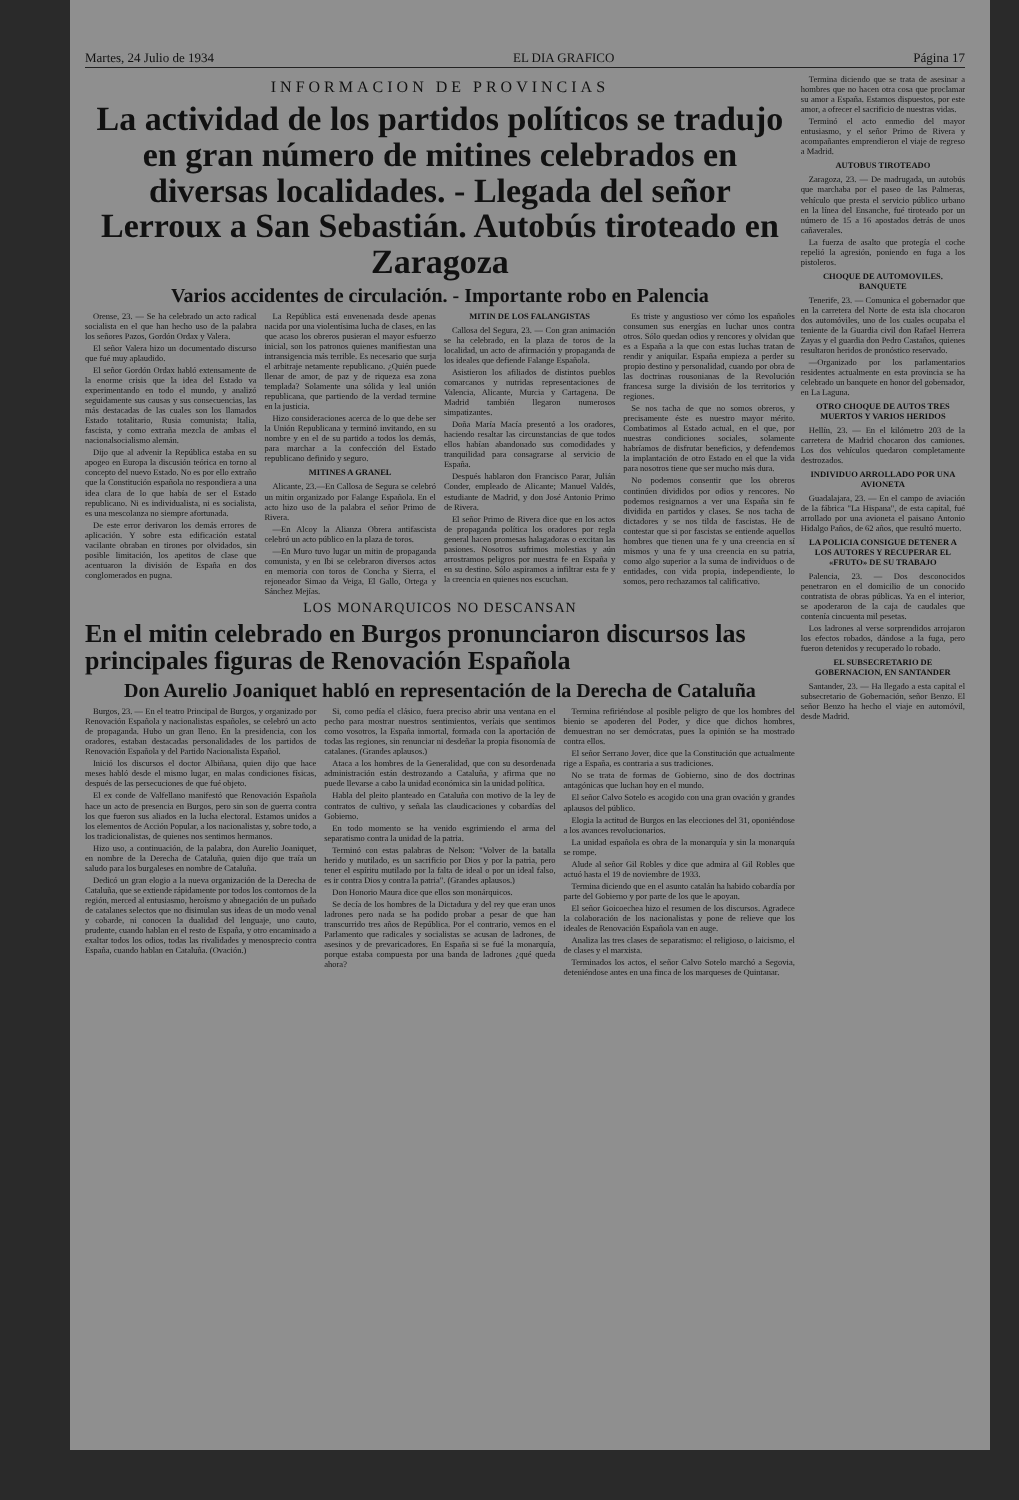Martes, 24 Julio de 1934 EL DIA GRAFICO Página 17
INFORMACION DE PROVINCIAS
La actividad de los partidos políticos se tradujo en gran número de mitines celebrados en diversas localidades. - Llegada del señor Lerroux a San Sebastián. Autobús tiroteado en Zaragoza
Varios accidentes de circulación. - Importante robo en Palencia
Orense, 23. — Se ha celebrado un acto radical socialista en el que han hecho uso de la palabra los señores Pazos, Gordón Ordax y Valera.
El señor Valera hizo un documentado discurso que fué muy aplaudido.
El señor Gordón Ordax habló extensamente de la enorme crisis que la idea del Estado va experimentando en todo el mundo, y analizó seguidamente sus causas y sus consecuencias, las más destacadas de las cuales son los llamados Estado totalitario, Rusia comunista; Italia, fascista, y como extraña mezcla de ambas el nacionalsocialismo alemán.
Dijo que al advenir la República estaba en su apogeo en Europa la discusión teórica en torno al concepto del nuevo Estado. No es por ello extraño que la Constitución española no respondiera a una idea clara de lo que había de ser el Estado republicano. Ni es individualista, ni es socialista, es una mescolanza no siempre afortunada.
De este error derivaron los demás errores de aplicación. Y sobre esta edificación estatal vacilante obraban en tirones por olvidados, sin posible limitación, los apetitos de clase que acentuaron la división de España en dos conglomerados en pugna.
La República está envenenada desde apenas nacida por una violentísima lucha de clases, en las que acaso los obreros pusieran el mayor esfuerzo inicial, son los patronos quienes manifiestan una intransigencia más terrible. Es necesario que surja el arbitraje netamente republicano. ¿Quién puede llenar de amor, de paz y de riqueza esa zona templada? Solamente una sólida y leal unión republicana, que partiendo de la verdad termine en la justicia.
Hizo consideraciones acerca de lo que debe ser la Unión Republicana y terminó invitando, en su nombre y en el de su partido a todos los demás, para marchar a la confección del Estado republicano definido y seguro.
MITINES A GRANEL
Alicante, 23.—En Callosa de Segura se celebró un mitin organizado por Falange Española. En el acto hizo uso de la palabra el señor Primo de Rivera.
—En Alcoy la Alianza Obrera antifascista celebró un acto público en la plaza de toros.
—En Muro tuvo lugar un mitin de propaganda comunista, y en Ibi se celebraron diversos actos en memoria con toros de Concha y Sierra, el rejoneador Simao da Veiga, El Gallo, Ortega y Sánchez Mejías.
MITIN DE LOS FALANGISTAS
Callosa del Segura, 23. — Con gran animación se ha celebrado, en la plaza de toros de la localidad, un acto de afirmación y propaganda de los ideales que defiende Falange Española.
Asistieron los afiliados de distintos pueblos comarcanos y nutridas representaciones de Valencia, Alicante, Murcia y Cartagena. De Madrid también llegaron numerosos simpatizantes.
Doña María Macía presentó a los oradores, haciendo resaltar las circunstancias de que todos ellos habían abandonado sus comodidades y tranquilidad para consagrarse al servicio de España.
Después hablaron don Francisco Parar, Julián Conder, empleado de Alicante; Manuel Valdés, estudiante de Madrid, y don José Antonio Primo de Rivera.
El señor Primo de Rivera dice que en los actos de propaganda política los oradores por regla general hacen promesas halagadoras o excitan las pasiones. Nosotros sufrimos molestias y aún arrostramos peligros por nuestra fe en España y en su destino. Sólo aspiramos a infiltrar esta fe y la creencia en quienes nos escuchan.
Es triste y angustioso ver cómo los españoles consumen sus energías en luchar unos contra otros. Sólo quedan odios y rencores y olvidan que es a España a la que con estas luchas tratan de rendir y aniquilar. España empieza a perder su propio destino y personalidad, cuando por obra de las doctrinas rousonianas de la Revolución francesa surge la división de los territorios y regiones.
Se nos tacha de que no somos obreros, y precisamente éste es nuestro mayor mérito. Combatimos al Estado actual, en el que, por nuestras condiciones sociales, solamente habríamos de disfrutar beneficios, y defendemos la implantación de otro Estado en el que la vida para nosotros tiene que ser mucho más dura.
No podemos consentir que los obreros continúen divididos por odios y rencores. No podemos resignarnos a ver una España sin fe dividida en partidos y clases. Se nos tacha de dictadores y se nos tilda de fascistas. He de contestar que si por fascistas se entiende aquellos hombres que tienen una fe y una creencia en sí mismos y una fe y una creencia en su patria, como algo superior a la suma de individuos o de entidades, con vida propia, independiente, lo somos, pero rechazamos tal calificativo.
LOS MONARQUICOS NO DESCANSAN
En el mitin celebrado en Burgos pronunciaron discursos las principales figuras de Renovación Española
Don Aurelio Joaniquet habló en representación de la Derecha de Cataluña
Burgos, 23. — En el teatro Principal de Burgos, y organizado por Renovación Española y nacionalistas españoles, se celebró un acto de propaganda. Hubo un gran lleno. En la presidencia, con los oradores, estaban destacadas personalidades de los partidos de Renovación Española y del Partido Nacionalista Español.
Inició los discursos el doctor Albiñana, quien dijo que hace meses habló desde el mismo lugar, en malas condiciones físicas, después de las persecuciones de que fué objeto.
El ex conde de Valfellano manifestó que Renovación Española hace un acto de presencia en Burgos, pero sin son de guerra contra los que fueron sus aliados en la lucha electoral. Estamos unidos a los elementos de Acción Popular, a los nacionalistas y, sobre todo, a los tradicionalistas, de quienes nos sentimos hermanos.
Hizo uso, a continuación, de la palabra, don Aurelio Joaniquet, en nombre de la Derecha de Cataluña, quien dijo que traía un saludo para los burgaleses en nombre de Cataluña.
Dedicó un gran elogio a la nueva organización de la Derecha de Cataluña, que se extiende rápidamente por todos los contornos de la región, merced al entusiasmo, heroísmo y abnegación de un puñado de catalanes selectos que no disimulan sus ideas de un modo venal y cobarde, ni conocen la dualidad del lenguaje, uno cauto, prudente, cuando hablan en el resto de España, y otro encaminado a exaltar todos los odios, todas las rivalidades y menosprecio contra España, cuando hablan en Cataluña. (Ovación.)
Si, como pedía el clásico, fuera preciso abrir una ventana en el pecho para mostrar nuestros sentimientos, veríais que sentimos como vosotros, la España inmortal, formada con la aportación de todas las regiones, sin renunciar ni desdeñar la propia fisonomía de catalanes. (Grandes aplausos.)
Ataca a los hombres de la Generalidad, que con su desordenada administración están destrozando a Cataluña, y afirma que no puede llevarse a cabo la unidad económica sin la unidad política.
Habla del pleito planteado en Cataluña con motivo de la ley de contratos de cultivo, y señala las claudicaciones y cobardías del Gobierno.
En todo momento se ha venido esgrimiendo el arma del separatismo contra la unidad de la patria.
Terminó con estas palabras de Nelson: "Volver de la batalla herido y mutilado, es un sacrificio por Dios y por la patria, pero tener el espíritu mutilado por la falta de ideal o por un ideal falso, es ir contra Dios y contra la patria". (Grandes aplausos.)
Don Honorio Maura dice que ellos son monárquicos.
Se decía de los hombres de la Dictadura y del rey que eran unos ladrones pero nada se ha podido probar a pesar de que han transcurrido tres años de República. Por el contrario, vemos en el Parlamento que radicales y socialistas se acusan de ladrones, de asesinos y de prevaricadores. En España si se fué la monarquía, porque estaba compuesta por una banda de ladrones ¿qué queda ahora?
Termina refiriéndose al posible peligro de que los hombres del bienio se apoderen del Poder, y dice que dichos hombres, demuestran no ser demócratas, pues la opinión se ha mostrado contra ellos.
El señor Serrano Jover, dice que la Constitución que actualmente rige a España, es contraria a sus tradiciones.
No se trata de formas de Gobierno, sino de dos doctrinas antagónicas que luchan hoy en el mundo.
El señor Calvo Sotelo es acogido con una gran ovación y grandes aplausos del público.
Elogia la actitud de Burgos en las elecciones del 31, oponiéndose a los avances revolucionarios.
La unidad española es obra de la monarquía y sin la monarquía se rompe.
Alude al señor Gil Robles y dice que admira al Gil Robles que actuó hasta el 19 de noviembre de 1933.
Termina diciendo que en el asunto catalán ha habido cobardía por parte del Gobierno y por parte de los que le apoyan.
El señor Goicoechea hizo el resumen de los discursos. Agradece la colaboración de los nacionalistas y pone de relieve que los ideales de Renovación Española van en auge.
Analiza las tres clases de separatismo: el religioso, o laicismo, el de clases y el marxista.
Terminados los actos, el señor Calvo Sotelo marchó a Segovia, deteniéndose antes en una finca de los marqueses de Quintanar.
Termina diciendo que se trata de asesinar a hombres que no hacen otra cosa que proclamar su amor a España. Estamos dispuestos, por este amor, a ofrecer el sacrificio de nuestras vidas.
Terminó el acto enmedio del mayor entusiasmo, y el señor Primo de Rivera y acompañantes emprendieron el viaje de regreso a Madrid.
AUTOBUS TIROTEADO
Zaragoza, 23. — De madrugada, un autobús que marchaba por el paseo de las Palmeras, vehículo que presta el servicio público urbano en la línea del Ensanche, fué tiroteado por un número de 15 a 16 apostados detrás de unos cañaverales.
La fuerza de asalto que protegía el coche repelió la agresión, poniendo en fuga a los pistoleros.
CHOQUE DE AUTOMOVILES. BANQUETE
Tenerife, 23. — Comunica el gobernador que en la carretera del Norte de esta isla chocaron dos automóviles, uno de los cuales ocupaba el teniente de la Guardia civil don Rafael Herrera Zayas y el guardia don Pedro Castaños, quienes resultaron heridos de pronóstico reservado.
—Organizado por los parlamentarios residentes actualmente en esta provincia se ha celebrado un banquete en honor del gobernador, en La Laguna.
OTRO CHOQUE DE AUTOS TRES MUERTOS Y VARIOS HERIDOS
Hellín, 23. — En el kilómetro 203 de la carretera de Madrid chocaron dos camiones. Los dos vehículos quedaron completamente destrozados.
INDIVIDUO ARROLLADO POR UNA AVIONETA
Guadalajara, 23. — En el campo de aviación de la fábrica "La Hispana", de esta capital, fué arrollado por una avioneta el paisano Antonio Hidalgo Paños, de 62 años, que resultó muerto.
LA POLICIA CONSIGUE DETENER A LOS AUTORES Y RECUPERAR EL «FRUTO» DE SU TRABAJO
Palencia, 23. — Dos desconocidos penetraron en el domicilio de un conocido contratista de obras públicas. Ya en el interior, se apoderaron de la caja de caudales que contenía cincuenta mil pesetas.
Los ladrones al verse sorprendidos arrojaron los efectos robados, dándose a la fuga, pero fueron detenidos y recuperado lo robado.
EL SUBSECRETARIO DE GOBERNACION, EN SANTANDER
Santander, 23. — Ha llegado a esta capital el subsecretario de Gobernación, señor Benzo. El señor Benzo ha hecho el viaje en automóvil, desde Madrid.